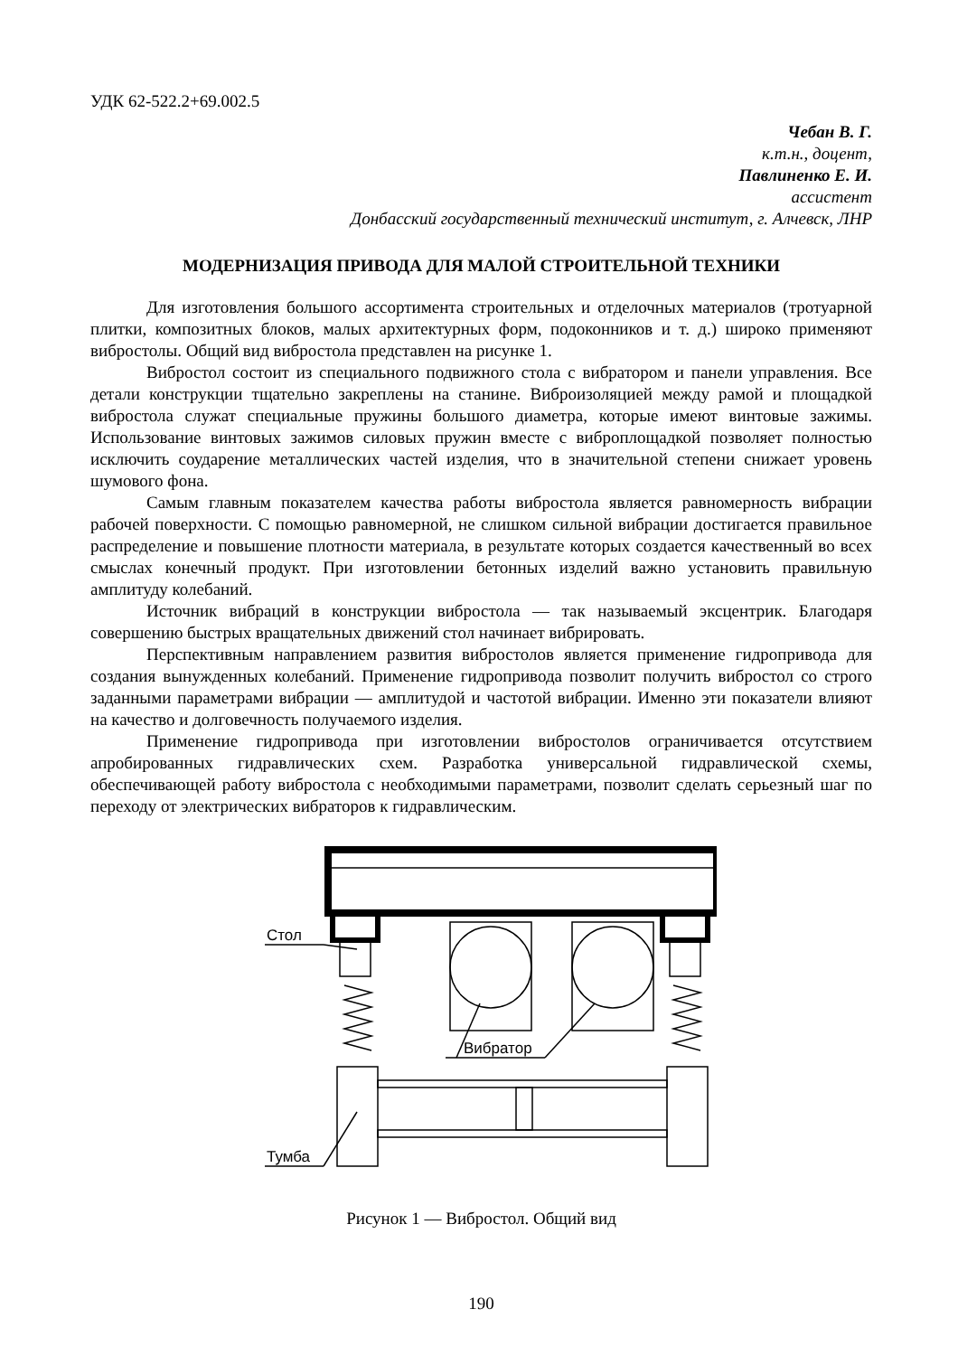УДК 62-522.2+69.002.5
Чебан В. Г.
к.т.н., доцент,
Павлиненко Е. И.
ассистент
Донбасский государственный технический институт, г. Алчевск, ЛНР
МОДЕРНИЗАЦИЯ ПРИВОДА ДЛЯ МАЛОЙ СТРОИТЕЛЬНОЙ ТЕХНИКИ
Для изготовления большого ассортимента строительных и отделочных материалов (тротуарной плитки, композитных блоков, малых архитектурных форм, подоконников и т. д.) широко применяют вибростолы. Общий вид вибростола представлен на рисунке 1.
Вибростол состоит из специального подвижного стола с вибратором и панели управления. Все детали конструкции тщательно закреплены на станине. Виброизоляцией между рамой и площадкой вибростола служат специальные пружины большого диаметра, которые имеют винтовые зажимы. Использование винтовых зажимов силовых пружин вместе с виброплощадкой позволяет полностью исключить соударение металлических частей изделия, что в значительной степени снижает уровень шумового фона.
Самым главным показателем качества работы вибростола является равномерность вибрации рабочей поверхности. С помощью равномерной, не слишком сильной вибрации достигается правильное распределение и повышение плотности материала, в результате которых создается качественный во всех смыслах конечный продукт. При изготовлении бетонных изделий важно установить правильную амплитуду колебаний.
Источник вибраций в конструкции вибростола — так называемый эксцентрик. Благодаря совершению быстрых вращательных движений стол начинает вибрировать.
Перспективным направлением развития вибростолов является применение гидропривода для создания вынужденных колебаний. Применение гидропривода позволит получить вибростол со строго заданными параметрами вибрации — амплитудой и частотой вибрации. Именно эти показатели влияют на качество и долговечность получаемого изделия.
Применение гидропривода при изготовлении вибростолов ограничивается отсутствием апробированных гидравлических схем. Разработка универсальной гидравлической схемы, обеспечивающей работу вибростола с необходимыми параметрами, позволит сделать серьезный шаг по переходу от электрических вибраторов к гидравлическим.
Стол
Тумба
Вибратор
Рисунок 1 — Вибростол. Общий вид
190